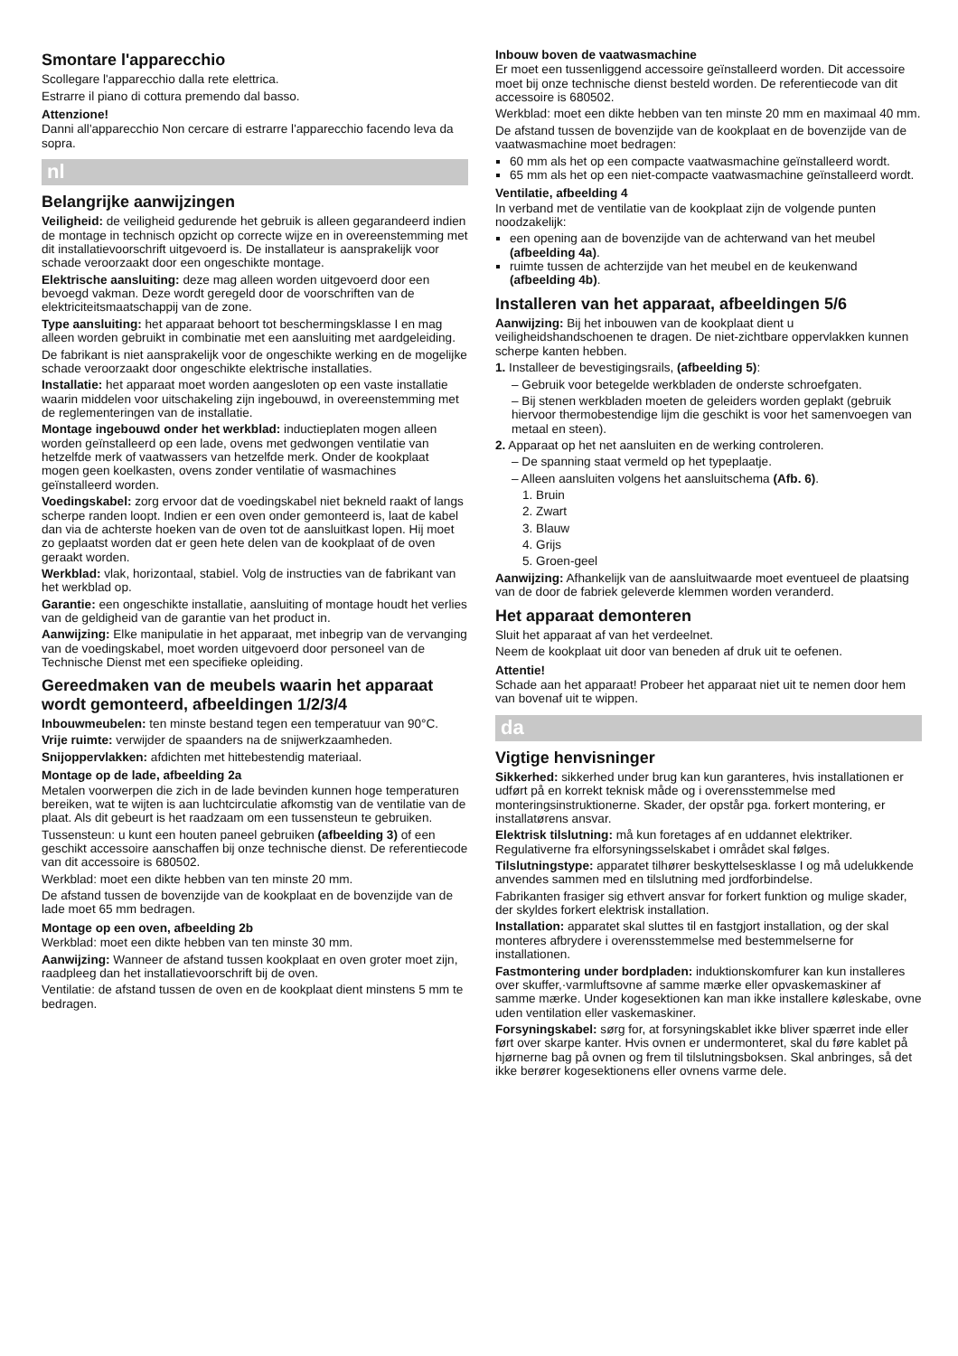Smontare l'apparecchio
Scollegare l'apparecchio dalla rete elettrica.
Estrarre il piano di cottura premendo dal basso.
Attenzione!
Danni all'apparecchio Non cercare di estrarre l'apparecchio facendo leva da sopra.
nl
Belangrijke aanwijzingen
Veiligheid: de veiligheid gedurende het gebruik is alleen gegarandeerd indien de montage in technisch opzicht op correcte wijze en in overeenstemming met dit installatievoorschrift uitgevoerd is. De installateur is aansprakelijk voor schade veroorzaakt door een ongeschikte montage.
Elektrische aansluiting: deze mag alleen worden uitgevoerd door een bevoegd vakman. Deze wordt geregeld door de voorschriften van de elektriciteitsmaatschappij van de zone.
Type aansluiting: het apparaat behoort tot beschermingsklasse I en mag alleen worden gebruikt in combinatie met een aansluiting met aardgeleiding.
De fabrikant is niet aansprakelijk voor de ongeschikte werking en de mogelijke schade veroorzaakt door ongeschikte elektrische installaties.
Installatie: het apparaat moet worden aangesloten op een vaste installatie waarin middelen voor uitschakeling zijn ingebouwd, in overeenstemming met de reglementeringen van de installatie.
Montage ingebouwd onder het werkblad: inductieplaten mogen alleen worden geïnstalleerd op een lade, ovens met gedwongen ventilatie van hetzelfde merk of vaatwassers van hetzelfde merk. Onder de kookplaat mogen geen koelkasten, ovens zonder ventilatie of wasmachines geïnstalleerd worden.
Voedingskabel: zorg ervoor dat de voedingskabel niet bekneld raakt of langs scherpe randen loopt. Indien er een oven onder gemonteerd is, laat de kabel dan via de achterste hoeken van de oven tot de aansluitkast lopen. Hij moet zo geplaatst worden dat er geen hete delen van de kookplaat of de oven geraakt worden.
Werkblad: vlak, horizontaal, stabiel. Volg de instructies van de fabrikant van het werkblad op.
Garantie: een ongeschikte installatie, aansluiting of montage houdt het verlies van de geldigheid van de garantie van het product in.
Aanwijzing: Elke manipulatie in het apparaat, met inbegrip van de vervanging van de voedingskabel, moet worden uitgevoerd door personeel van de Technische Dienst met een specifieke opleiding.
Gereedmaken van de meubels waarin het apparaat wordt gemonteerd, afbeeldingen 1/2/3/4
Inbouwmeubelen: ten minste bestand tegen een temperatuur van 90°C.
Vrije ruimte: verwijder de spaanders na de snijwerkzaamheden.
Snijoppervlakken: afdichten met hittebestendig materiaal.
Montage op de lade, afbeelding 2a
Metalen voorwerpen die zich in de lade bevinden kunnen hoge temperaturen bereiken, wat te wijten is aan luchtcirculatie afkomstig van de ventilatie van de plaat. Als dit gebeurt is het raadzaam om een tussensteun te gebruiken.
Tussensteun: u kunt een houten paneel gebruiken (afbeelding 3) of een geschikt accessoire aanschaffen bij onze technische dienst. De referentiecode van dit accessoire is 680502.
Werkblad: moet een dikte hebben van ten minste 20 mm.
De afstand tussen de bovenzijde van de kookplaat en de bovenzijde van de lade moet 65 mm bedragen.
Montage op een oven, afbeelding 2b
Werkblad: moet een dikte hebben van ten minste 30 mm.
Aanwijzing: Wanneer de afstand tussen kookplaat en oven groter moet zijn, raadpleeg dan het installatievoorschrift bij de oven.
Ventilatie: de afstand tussen de oven en de kookplaat dient minstens 5 mm te bedragen.
Inbouw boven de vaatwasmachine
Er moet een tussenliggend accessoire geïnstalleerd worden. Dit accessoire moet bij onze technische dienst besteld worden. De referentiecode van dit accessoire is 680502.
Werkblad: moet een dikte hebben van ten minste 20 mm en maximaal 40 mm.
De afstand tussen de bovenzijde van de kookplaat en de bovenzijde van de vaatwasmachine moet bedragen:
60 mm als het op een compacte vaatwasmachine geïnstalleerd wordt.
65 mm als het op een niet-compacte vaatwasmachine geïnstalleerd wordt.
Ventilatie, afbeelding 4
In verband met de ventilatie van de kookplaat zijn de volgende punten noodzakelijk:
een opening aan de bovenzijde van de achterwand van het meubel (afbeelding 4a).
ruimte tussen de achterzijde van het meubel en de keukenwand (afbeelding 4b).
Installeren van het apparaat, afbeeldingen 5/6
Aanwijzing: Bij het inbouwen van de kookplaat dient u veiligheidshandschoenen te dragen. De niet-zichtbare oppervlakken kunnen scherpe kanten hebben.
1. Installeer de bevestigingsrails, (afbeelding 5):
– Gebruik voor betegelde werkbladen de onderste schroefgaten.
– Bij stenen werkbladen moeten de geleiders worden geplakt (gebruik hiervoor thermobestendige lijm die geschikt is voor het samenvoegen van metaal en steen).
2. Apparaat op het net aansluiten en de werking controleren.
– De spanning staat vermeld op het typeplaatje.
– Alleen aansluiten volgens het aansluitschema (Afb. 6).
1. Bruin
2. Zwart
3. Blauw
4. Grijs
5. Groen-geel
Aanwijzing: Afhankelijk van de aansluitwaarde moet eventueel de plaatsing van de door de fabriek geleverde klemmen worden veranderd.
Het apparaat demonteren
Sluit het apparaat af van het verdeelnet.
Neem de kookplaat uit door van beneden af druk uit te oefenen.
Attentie!
Schade aan het apparaat! Probeer het apparaat niet uit te nemen door hem van bovenaf uit te wippen.
da
Vigtige henvisninger
Sikkerhed: sikkerhed under brug kan kun garanteres, hvis installationen er udført på en korrekt teknisk måde og i overensstemmelse med monteringsinstruktionerne. Skader, der opstår pga. forkert montering, er installatørens ansvar.
Elektrisk tilslutning: må kun foretages af en uddannet elektriker. Regulativerne fra elforsyningsselskabet i området skal følges.
Tilslutningstype: apparatet tilhører beskyttelsesklasse I og må udelukkende anvendes sammen med en tilslutning med jordforbindelse.
Fabrikanten frasiger sig ethvert ansvar for forkert funktion og mulige skader, der skyldes forkert elektrisk installation.
Installation: apparatet skal sluttes til en fastgjort installation, og der skal monteres afbrydere i overensstemmelse med bestemmelserne for installationen.
Fastmontering under bordpladen: induktionskomfurer kan kun installeres over skuffer,·varmluftsovne af samme mærke eller opvaskemaskiner af samme mærke. Under kogesektionen kan man ikke installere køleskabe, ovne uden ventilation eller vaskemaskiner.
Forsyningskabel: sørg for, at forsyningskablet ikke bliver spærret inde eller ført over skarpe kanter. Hvis ovnen er undermonteret, skal du føre kablet på hjørnerne bag på ovnen og frem til tilslutningsboksen. Skal anbringes, så det ikke berører kogesektionens eller ovnens varme dele.